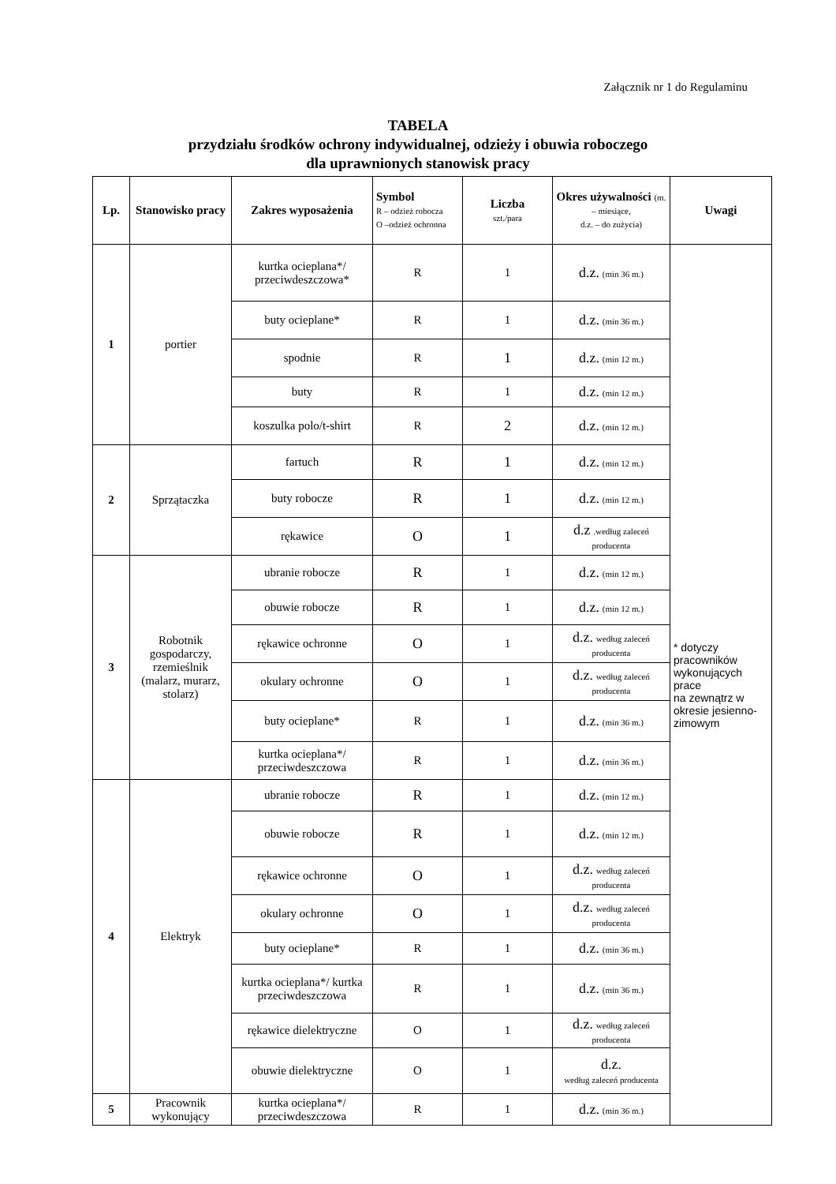Załącznik nr 1 do Regulaminu
TABELA
przydziału środków ochrony indywidualnej, odzieży i obuwia roboczego
dla uprawnionych stanowisk pracy
| Lp. | Stanowisko pracy | Zakres wyposażenia | Symbol R – odzież robocza O –odzież ochronna | Liczba szt./para | Okres używalności (m. – miesiące, d.z. – do zużycia) | Uwagi |
| --- | --- | --- | --- | --- | --- | --- |
| 1 | portier | kurtka ocieplana*/ przeciwdeszczowa* | R | 1 | d.z. (min 36 m.) | * dotyczy pracowników wykonujących prace na zewnątrz w okresie jesienno-zimowym |
| | | buty ocieplane* | R | 1 | d.z. (min 36 m.) | |
| | | spodnie | R | 1 | d.z. (min 12 m.) | |
| | | buty | R | 1 | d.z. (min 12 m.) | |
| | | koszulka polo/t-shirt | R | 2 | d.z. (min 12 m.) | |
| 2 | Sprzątaczka | fartuch | R | 1 | d.z. (min 12 m.) | |
| | | buty robocze | R | 1 | d.z. (min 12 m.) | |
| | | rękawice | O | 1 | d.z .według zaleceń producenta | |
| 3 | Robotnik gospodarczy, rzemieślnik (malarz, murarz, stolarz) | ubranie robocze | R | 1 | d.z. (min 12 m.) | |
| | | obuwie robocze | R | 1 | d.z. (min 12 m.) | |
| | | rękawice ochronne | O | 1 | d.z. według zaleceń producenta | |
| | | okulary ochronne | O | 1 | d.z. według zaleceń producenta | |
| | | buty ocieplane* | R | 1 | d.z. (min 36 m.) | |
| | | kurtka ocieplana*/ przeciwdeszczowa | R | 1 | d.z. (min 36 m.) | |
| 4 | Elektryk | ubranie robocze | R | 1 | d.z. (min 12 m.) | |
| | | obuwie robocze | R | 1 | d.z. (min 12 m.) | |
| | | rękawice ochronne | O | 1 | d.z. według zaleceń producenta | |
| | | okulary ochronne | O | 1 | d.z. według zaleceń producenta | |
| | | buty ocieplane* | R | 1 | d.z. (min 36 m.) | |
| | | kurtka ocieplana*/ kurtka przeciwdeszczowa | R | 1 | d.z. (min 36 m.) | |
| | | rękawice dielektryczne | O | 1 | d.z. według zaleceń producenta | |
| | | obuwie dielektryczne | O | 1 | d.z. według zaleceń producenta | |
| 5 | Pracownik wykonujący | kurtka ocieplana*/ przeciwdeszczowa | R | 1 | d.z. (min 36 m.) | |